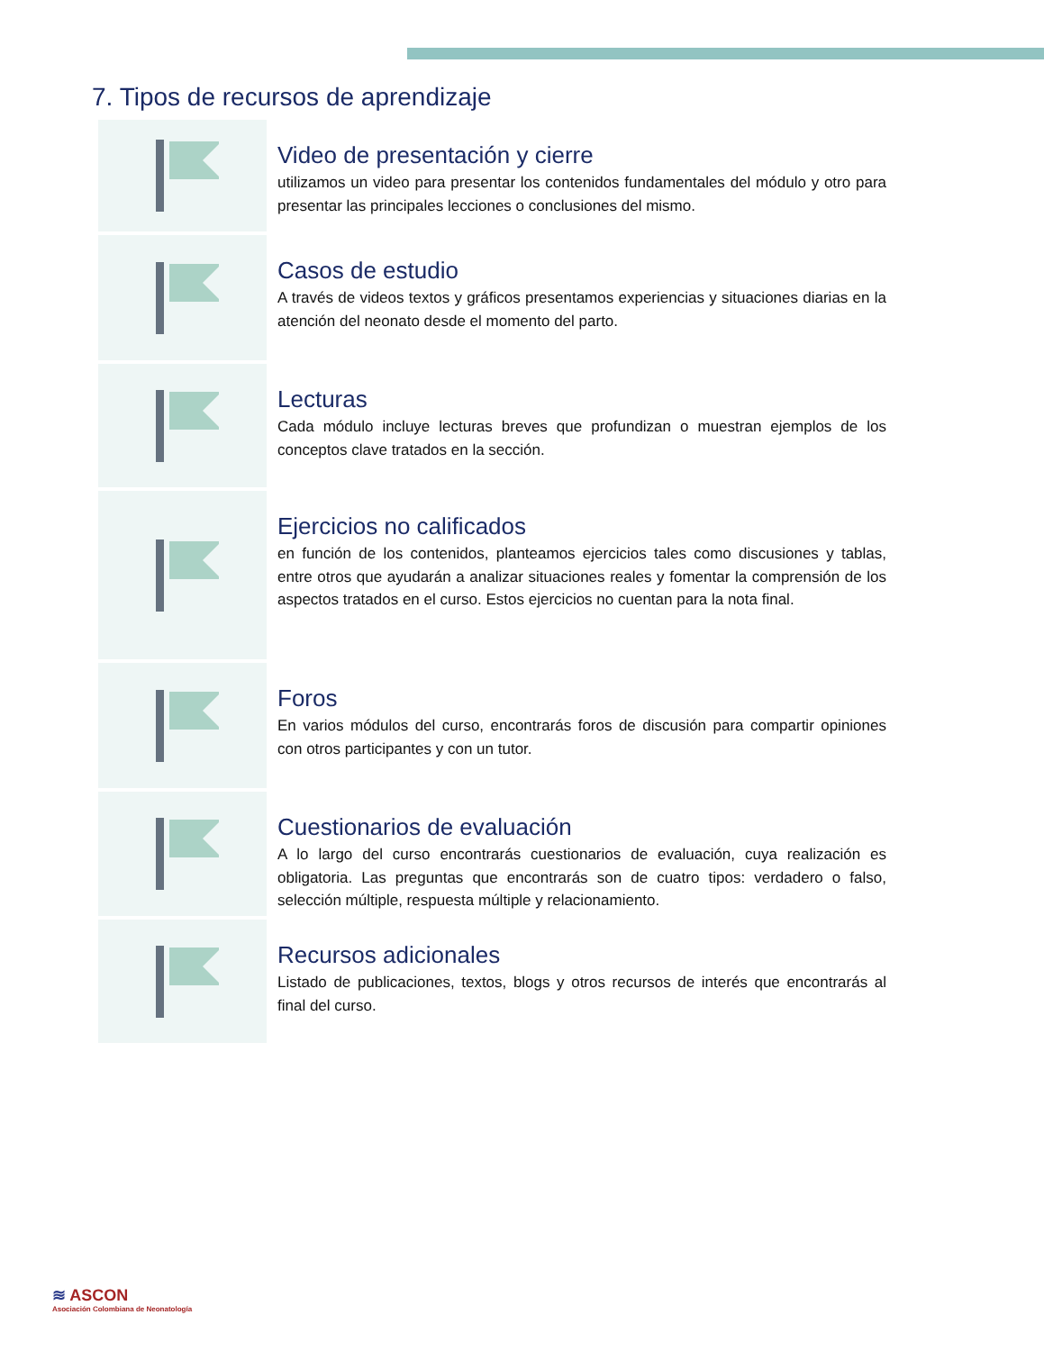7. Tipos de recursos de aprendizaje
Video de presentación y cierre
utilizamos un video para presentar los contenidos fundamentales del módulo y otro para presentar las principales lecciones o conclusiones del mismo.
Casos de estudio
A través de videos textos y gráficos presentamos experiencias y situaciones diarias en la atención del neonato desde el momento del parto.
Lecturas
Cada módulo incluye lecturas breves que profundizan o muestran ejemplos de los conceptos clave tratados en la sección.
Ejercicios no calificados
en función de los contenidos, planteamos ejercicios tales como discusiones y tablas, entre otros que ayudarán a analizar situaciones reales y fomentar la comprensión de los aspectos tratados en el curso. Estos ejercicios no cuentan para la nota final.
Foros
En varios módulos del curso, encontrarás foros de discusión para compartir opiniones con otros participantes y con un tutor.
Cuestionarios de evaluación
A lo largo del curso encontrarás cuestionarios de evaluación, cuya realización es obligatoria. Las preguntas que encontrarás son de cuatro tipos: verdadero o falso, selección múltiple, respuesta múltiple y relacionamiento.
Recursos adicionales
Listado de publicaciones, textos, blogs y otros recursos de interés que encontrarás al final del curso.
≋ ASCON
Asociación Colombiana de Neonatología